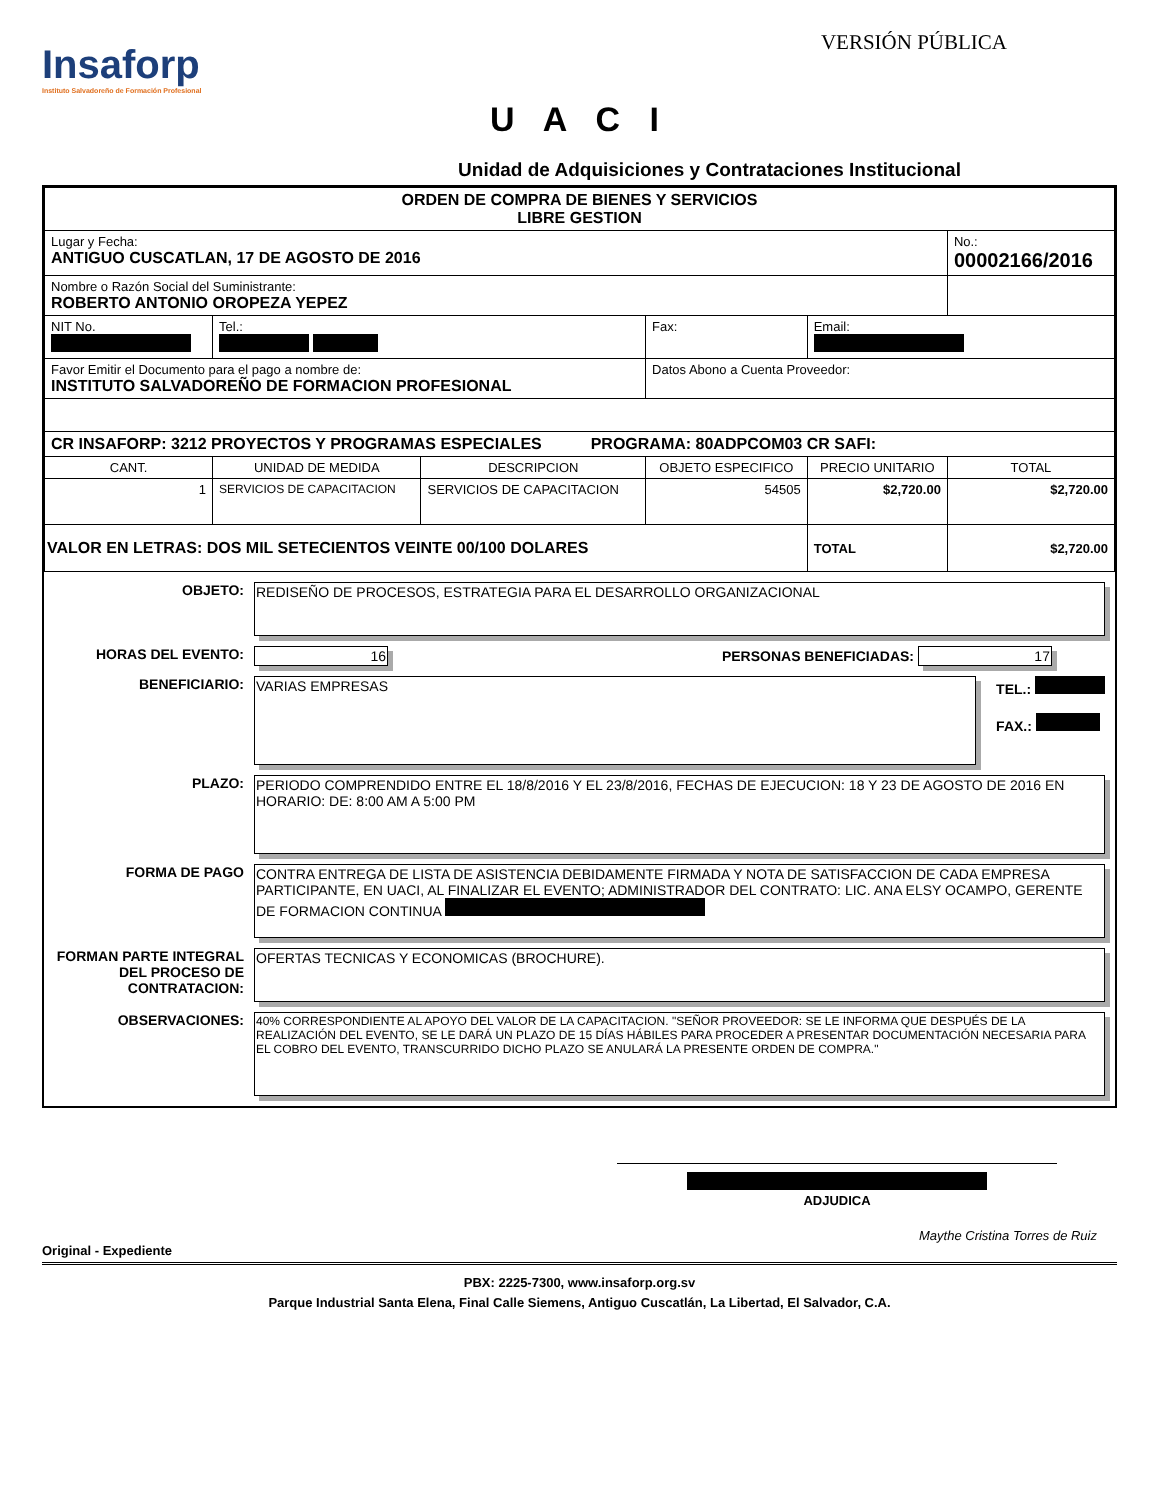Insaforp
Instituto Salvadoreño de Formación Profesional
VERSIÓN PÚBLICA
U A C I
Unidad de Adquisiciones y Contrataciones Institucional
| ORDEN DE COMPRA DE BIENES Y SERVICIOS LIBRE GESTION | | | | | |
| Lugar y Fecha: ANTIGUO CUSCATLAN, 17 DE AGOSTO DE 2016 | | | | | No.: 00002166/2016 |
| Nombre o Razón Social del Suministrante: ROBERTO ANTONIO OROPEZA YEPEZ | | | | | |
| NIT No. | Tel.: | | Fax: | Email: | |
| Favor Emitir el Documento para el pago a nombre de: INSTITUTO SALVADOREÑO DE FORMACION PROFESIONAL | | | Datos Abono a Cuenta Proveedor: | | |
| CR INSAFORP: 3212 PROYECTOS Y PROGRAMAS ESPECIALES PROGRAMA: 80ADPCOM03 CR SAFI: | | | | | |
| CANT. | UNIDAD DE MEDIDA | DESCRIPCION | OBJETO ESPECIFICO | PRECIO UNITARIO | TOTAL |
| 1 | SERVICIOS DE CAPACITACION | SERVICIOS DE CAPACITACION | 54505 | $2,720.00 | $2,720.00 |
| VALOR EN LETRAS: DOS MIL SETECIENTOS VEINTE 00/100 DOLARES | | | | TOTAL | $2,720.00 |
OBJETO:
REDISEÑO DE PROCESOS, ESTRATEGIA PARA EL DESARROLLO ORGANIZACIONAL
HORAS DEL EVENTO:
16 PERSONAS BENEFICIADAS: 17
BENEFICIARIO:
VARIAS EMPRESAS TEL.:
FAX.:
PLAZO:
PERIODO COMPRENDIDO ENTRE EL 18/8/2016 Y EL 23/8/2016, FECHAS DE EJECUCION: 18 Y 23 DE AGOSTO DE 2016 EN HORARIO: DE: 8:00 AM A 5:00 PM
FORMA DE PAGO
CONTRA ENTREGA DE LISTA DE ASISTENCIA DEBIDAMENTE FIRMADA Y NOTA DE SATISFACCION DE CADA EMPRESA PARTICIPANTE, EN UACI, AL FINALIZAR EL EVENTO; ADMINISTRADOR DEL CONTRATO: LIC. ANA ELSY OCAMPO, GERENTE DE FORMACION CONTINUA
FORMAN PARTE INTEGRAL DEL PROCESO DE CONTRATACION:
OFERTAS TECNICAS Y ECONOMICAS (BROCHURE).
OBSERVACIONES:
40% CORRESPONDIENTE AL APOYO DEL VALOR DE LA CAPACITACION. "SEÑOR PROVEEDOR: SE LE INFORMA QUE DESPUÉS DE LA REALIZACIÓN DEL EVENTO, SE LE DARÁ UN PLAZO DE 15 DÍAS HÁBILES PARA PROCEDER A PRESENTAR DOCUMENTACIÓN NECESARIA PARA EL COBRO DEL EVENTO, TRANSCURRIDO DICHO PLAZO SE ANULARÁ LA PRESENTE ORDEN DE COMPRA."
ADJUDICA
Maythe Cristina Torres de Ruiz
Original - Expediente
PBX: 2225-7300, www.insaforp.org.sv
Parque Industrial Santa Elena, Final Calle Siemens, Antiguo Cuscatlán, La Libertad, El Salvador, C.A.